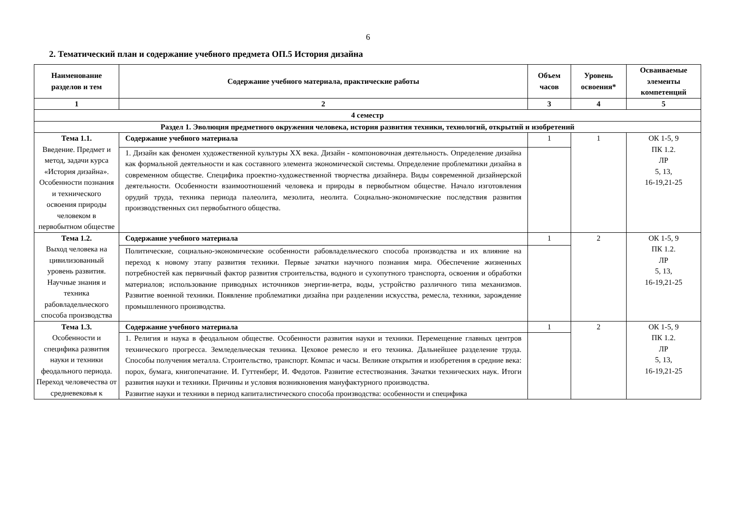6
2. Тематический план и содержание учебного предмета ОП.5 История дизайна
| Наименование разделов и тем | Содержание учебного материала, практические работы | Объем часов | Уровень освоения* | Осваиваемые элементы компетенций |
| --- | --- | --- | --- | --- |
| 1 | 2 | 3 | 4 | 5 |
| 4 семестр | | | | |
| Раздел 1. Эволюция предметного окружения человека, история развития техники, технологий, открытий и изобретений | | | | |
| Тема 1.1. Введение. Предмет и метод, задачи курса «История дизайна». Особенности познания и технического освоения природы человеком в первобытном обществе | Содержание учебного материала | 1 | 1 | ОК 1-5, 9 ПК 1.2. ЛР 5, 13, 16-19,21-25 |
| | 1. Дизайн как феномен художественной культуры XX века. Дизайн - компоновочная деятельность. Определение дизайна как формальной деятельности и как составного элемента экономической системы. Определение проблематики дизайна в современном обществе. Специфика проектно-художественной творчества дизайнера. Виды современной дизайнерской деятельности. Особенности взаимоотношений человека и природы в первобытном обществе. Начало изготовления орудий труда, техника периода палеолита, мезолита, неолита. Социально-экономические последствия развития производственных сил первобытного общества. | | | |
| Тема 1.2. Выход человека на цивилизованный уровень развития. Научные знания и техника рабовладельческого способа производства | Содержание учебного материала | 1 | 2 | ОК 1-5, 9 ПК 1.2. ЛР 5, 13, 16-19,21-25 |
| | Политические, социально-экономические особенности рабовладельческого способа производства и их влияние на переход к новому этапу развития техники. Первые зачатки научного познания мира. Обеспечение жизненных потребностей как первичный фактор развития строительства, водного и сухопутного транспорта, освоения и обработки материалов; использование приводных источников энергии-ветра, воды, устройство различного типа механизмов. Развитие военной техники. Появление проблематики дизайна при разделении искусства, ремесла, техники, зарождение промышленного производства. | | | |
| Тема 1.3. Особенности и специфика развития науки и техники феодального периода. Переход человечества от средневековья к | Содержание учебного материала | 1 | 2 | ОК 1-5, 9 ПК 1.2. ЛР 5, 13, 16-19,21-25 |
| | 1. Религия и наука в феодальном обществе. Особенности развития науки и техники. Перемещение главных центров технического прогресса. Земледельческая техника. Цеховое ремесло и его техника. Дальнейшее разделение труда. Способы получения металла. Строительство, транспорт. Компас и часы. Великие открытия и изобретения в средние века: порох, бумага, книгопечатание. И. Гуттенберг, И. Федотов. Развитие естествознания. Зачатки технических наук. Итоги развития науки и техники. Причины и условия возникновения мануфактурного производства. Развитие науки и техники в период капиталистического способа производства: особенности и специфика | | | |